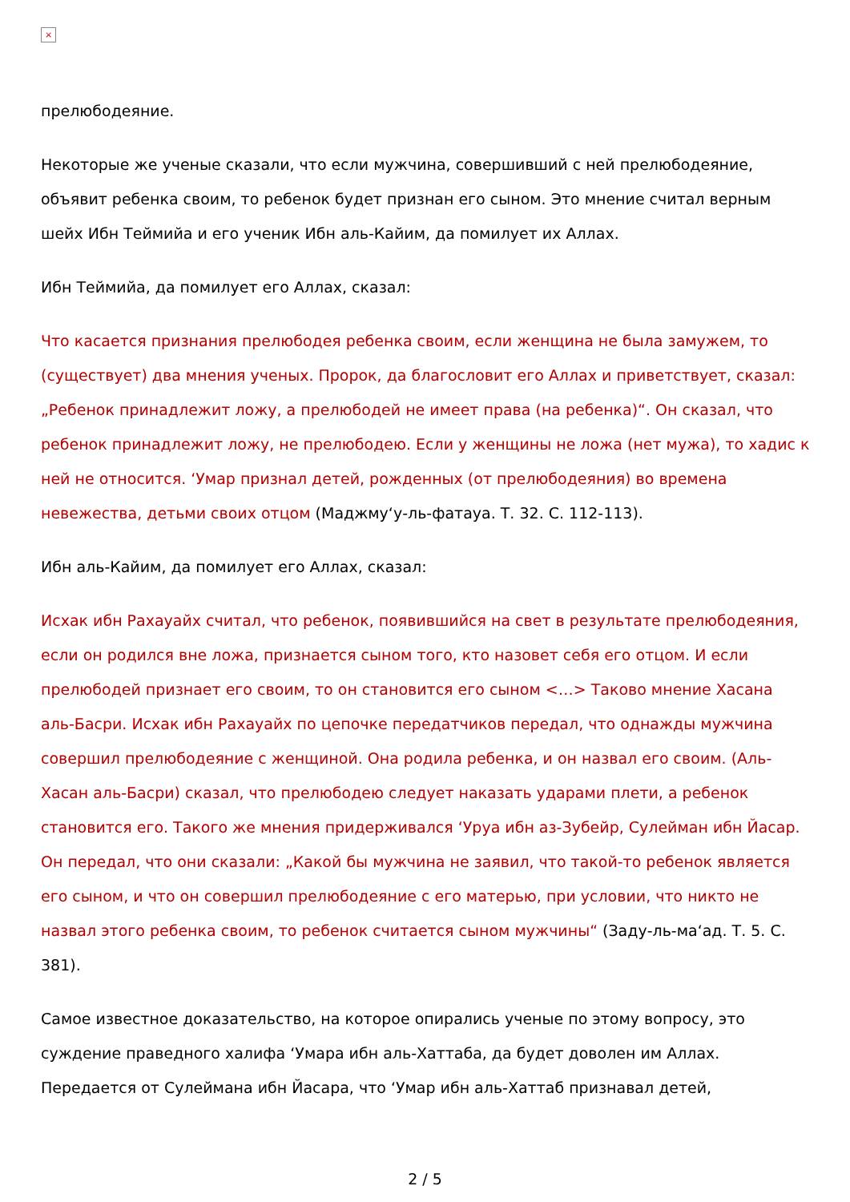×
прелюбодеяние.
Некоторые же ученые сказали, что если мужчина, совершивший с ней прелюбодеяние, объявит ребенка своим, то ребенок будет признан его сыном. Это мнение считал верным шейх Ибн Теймийа и его ученик Ибн аль-Кайим, да помилует их Аллах.
Ибн Теймийа, да помилует его Аллах, сказал:
Что касается признания прелюбодея ребенка своим, если женщина не была замужем, то (существует) два мнения ученых. Пророк, да благословит его Аллах и приветствует, сказал: „Ребенок принадлежит ложу, а прелюбодей не имеет права (на ребенка)“. Он сказал, что ребенок принадлежит ложу, не прелюбодею. Если у женщины не ложа (нет мужа), то хадис к ней не относится. ‘Умар признал детей, рожденных (от прелюбодеяния) во времена невежества, детьми своих отцом (Маджму‘у-ль-фатауа. Т. 32. С. 112-113).
Ибн аль-Кайим, да помилует его Аллах, сказал:
Исхак ибн Рахауайх считал, что ребенок, появившийся на свет в результате прелюбодеяния, если он родился вне ложа, признается сыном того, кто назовет себя его отцом. И если прелюбодей признает его своим, то он становится его сыном <…> Таково мнение Хасана аль-Басри. Исхак ибн Рахауайх по цепочке передатчиков передал, что однажды мужчина совершил прелюбодеяние с женщиной. Она родила ребенка, и он назвал его своим. (Аль-Хасан аль-Басри) сказал, что прелюбодею следует наказать ударами плети, а ребенок становится его. Такого же мнения придерживался ‘Уруа ибн аз-Зубейр, Сулейман ибн Йасар. Он передал, что они сказали: „Какой бы мужчина не заявил, что такой-то ребенок является его сыном, и что он совершил прелюбодеяние с его матерью, при условии, что никто не назвал этого ребенка своим, то ребенок считается сыном мужчины“ (Заду-ль-ма‘ад. Т. 5. С. 381).
Самое известное доказательство, на которое опирались ученые по этому вопросу, это суждение праведного халифа ‘Умара ибн аль-Хаттаба, да будет доволен им Аллах. Передается от Сулеймана ибн Йасара, что ‘Умар ибн аль-Хаттаб признавал детей,
2 / 5